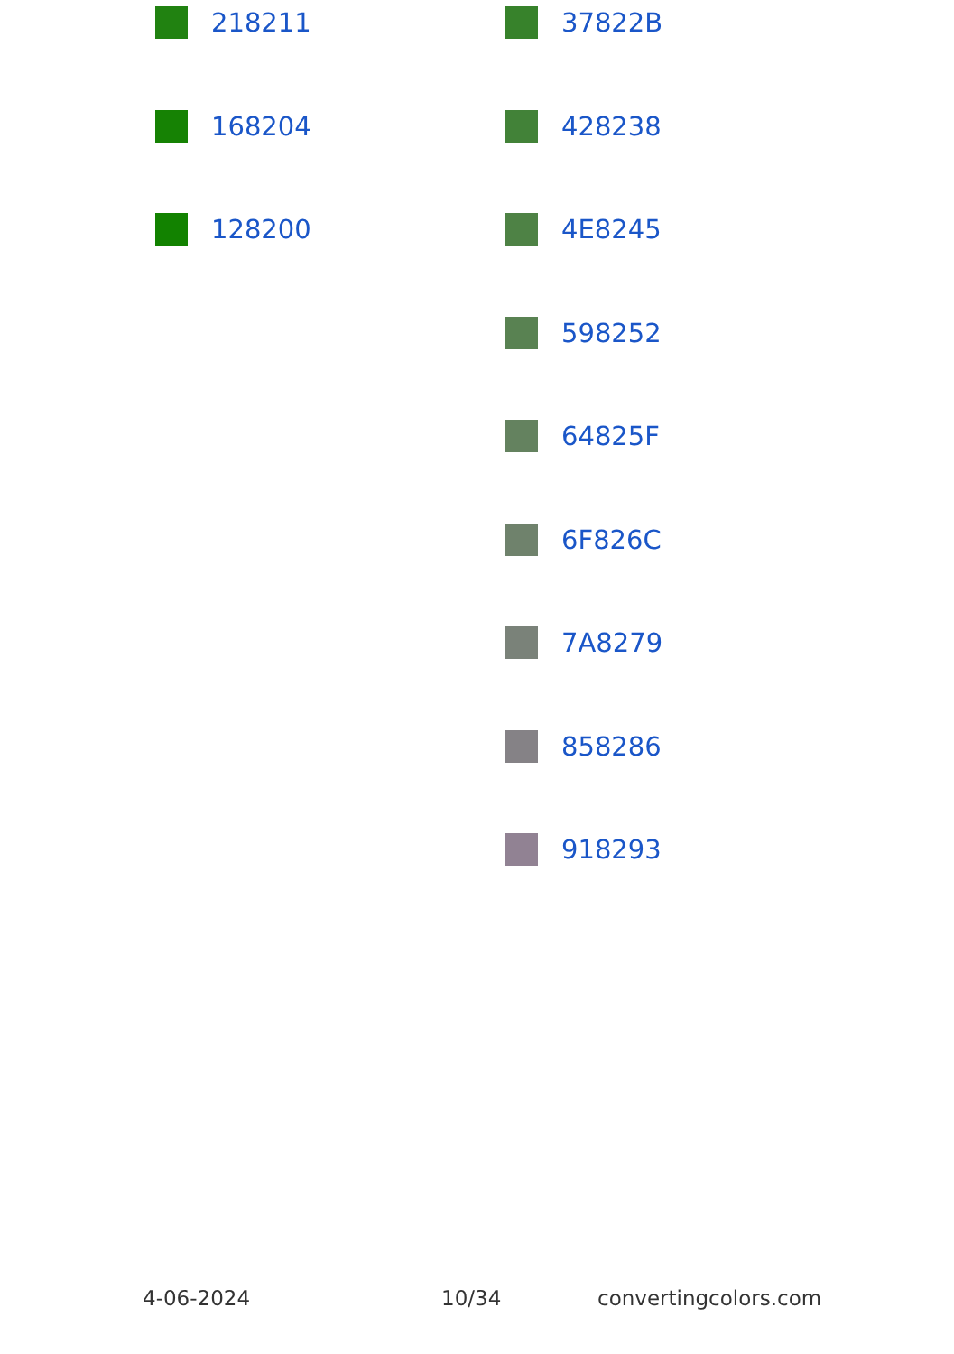218211
168204
128200
37822B
428238
4E8245
598252
64825F
6F826C
7A8279
858286
918293
4-06-2024 10/34 convertingcolors.com